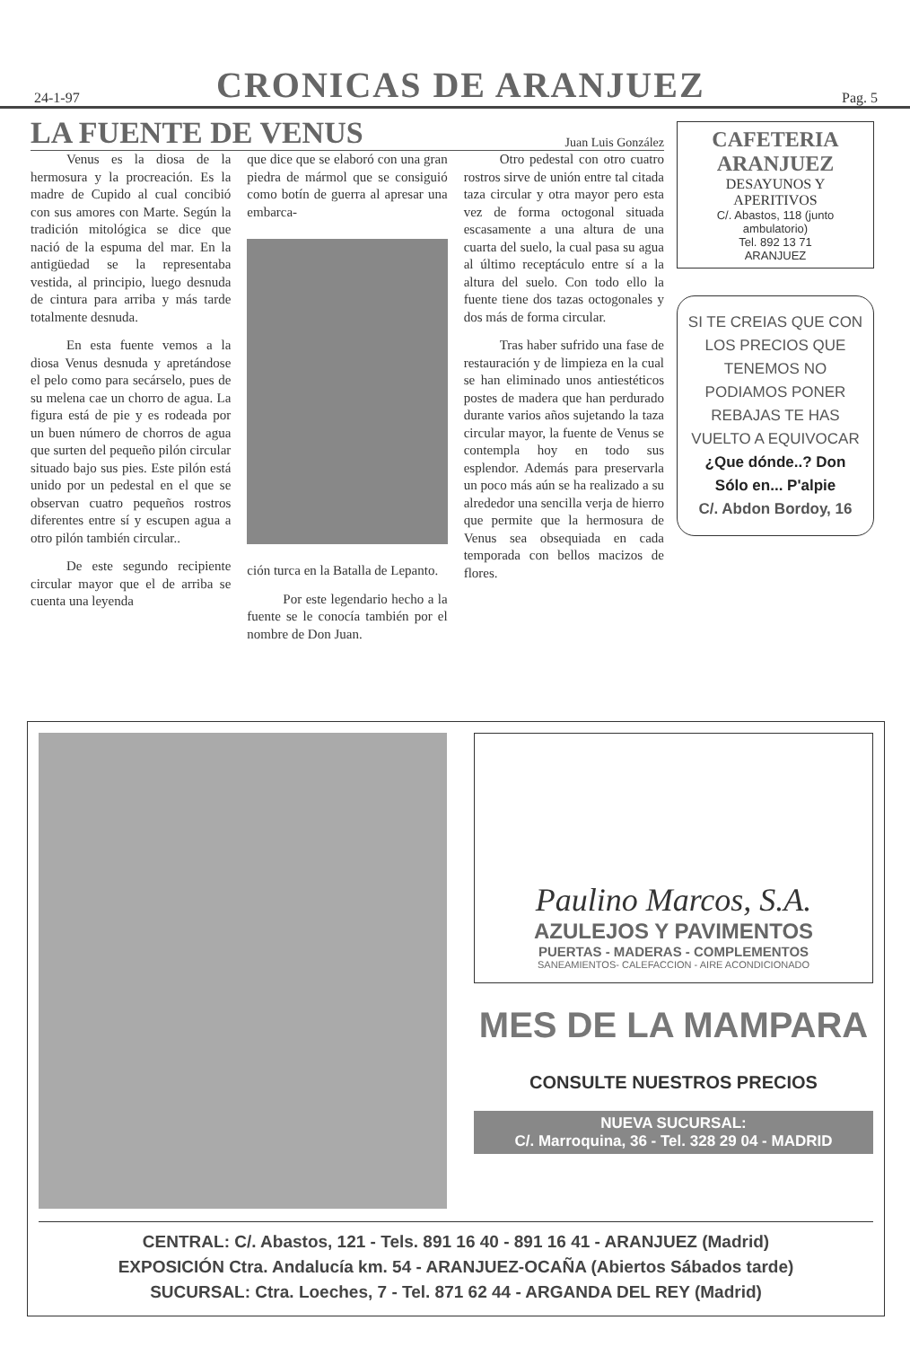24-1-97 CRONICAS DE ARANJUEZ Pag. 5
LA FUENTE DE VENUS
Juan Luis González
Venus es la diosa de la hermosura y la procreación. Es la madre de Cupido al cual concibió con sus amores con Marte. Según la tradición mitológica se dice que nació de la espuma del mar. En la antigüedad se la representaba vestida, al principio, luego desnuda de cintura para arriba y más tarde totalmente desnuda.
En esta fuente vemos a la diosa Venus desnuda y apretándose el pelo como para secárselo, pues de su melena cae un chorro de agua. La figura está de pie y es rodeada por un buen número de chorros de agua que surten del pequeño pilón circular situado bajo sus pies. Este pilón está unido por un pedestal en el que se observan cuatro pequeños rostros diferentes entre sí y escupen agua a otro pilón también circular..
De este segundo recipiente circular mayor que el de arriba se cuenta una leyenda
que dice que se elaboró con una gran piedra de mármol que se consiguió como botín de guerra al apresar una embarca-
ción turca en la Batalla de Lepanto.
Por este legendario hecho a la fuente se le conocía también por el nombre de Don Juan.
Otro pedestal con otro cuatro rostros sirve de unión entre tal citada taza circular y otra mayor pero esta vez de forma octogonal situada escasamente a una altura de una cuarta del suelo, la cual pasa su agua al último receptáculo entre sí a la altura del suelo. Con todo ello la fuente tiene dos tazas octogonales y dos más de forma circular.
Tras haber sufrido una fase de restauración y de limpieza en la cual se han eliminado unos antiestéticos postes de madera que han perdurado durante varios años sujetando la taza circular mayor, la fuente de Venus se contempla hoy en todo sus esplendor. Además para preservarla un poco más aún se ha realizado a su alrededor una sencilla verja de hierro que permite que la hermosura de Venus sea obsequiada en cada temporada con bellos macizos de flores.
CAFETERIA ARANJUEZ
DESAYUNOS Y APERITIVOS
C/. Abastos, 118 (junto ambulatorio)
Tel. 892 13 71
ARANJUEZ
SI TE CREIAS QUE CON LOS PRECIOS QUE TENEMOS NO PODIAMOS PONER REBAJAS TE HAS VUELTO A EQUIVOCAR
¿Que dónde..? Don
Sólo en... P'alpie
C/. Abdon Bordoy, 16
Paulino Marcos, S.A.
AZULEJOS Y PAVIMENTOS
PUERTAS - MADERAS - COMPLEMENTOS
SANEAMIENTOS- CALEFACCION - AIRE ACONDICIONADO
MES DE LA MAMPARA
CONSULTE NUESTROS PRECIOS
NUEVA SUCURSAL:
C/. Marroquina, 36 - Tel. 328 29 04 - MADRID
CENTRAL: C/. Abastos, 121 - Tels. 891 16 40 - 891 16 41 - ARANJUEZ (Madrid)
EXPOSICIÓN Ctra. Andalucía km. 54 - ARANJUEZ-OCAÑA (Abiertos Sábados tarde)
SUCURSAL: Ctra. Loeches, 7 - Tel. 871 62 44 - ARGANDA DEL REY (Madrid)